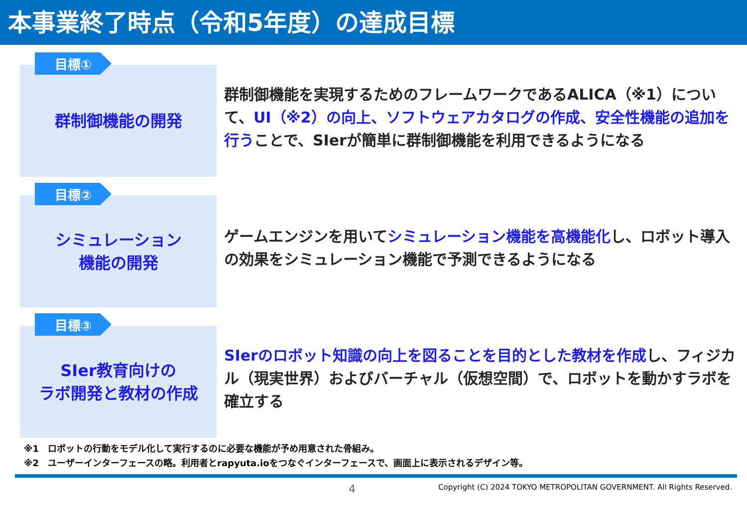本事業終了時点（令和5年度）の達成目標
目標①
群制御機能の開発
群制御機能を実現するためのフレームワークであるALICA（※1）について、UI（※2）の向上、ソフトウェアカタログの作成、安全性機能の追加を行うことで、SIerが簡単に群制御機能を利用できるようになる
目標②
シミュレーション
機能の開発
ゲームエンジンを用いてシミュレーション機能を高機能化し、ロボット導入の効果をシミュレーション機能で予測できるようになる
目標③
SIer教育向けの
ラボ開発と教材の作成
SIerのロボット知識の向上を図ることを目的とした教材を作成し、フィジカル（現実世界）およびバーチャル（仮想空間）で、ロボットを動かすラボを確立する
※1　ロボットの行動をモデル化して実行するのに必要な機能が予め用意された骨組み。
※2　ユーザーインターフェースの略。利用者とrapyuta.ioをつなぐインターフェースで、画面上に表示されるデザイン等。
4 Copyright (C) 2024 TOKYO METROPOLITAN GOVERNMENT. All Rights Reserved.